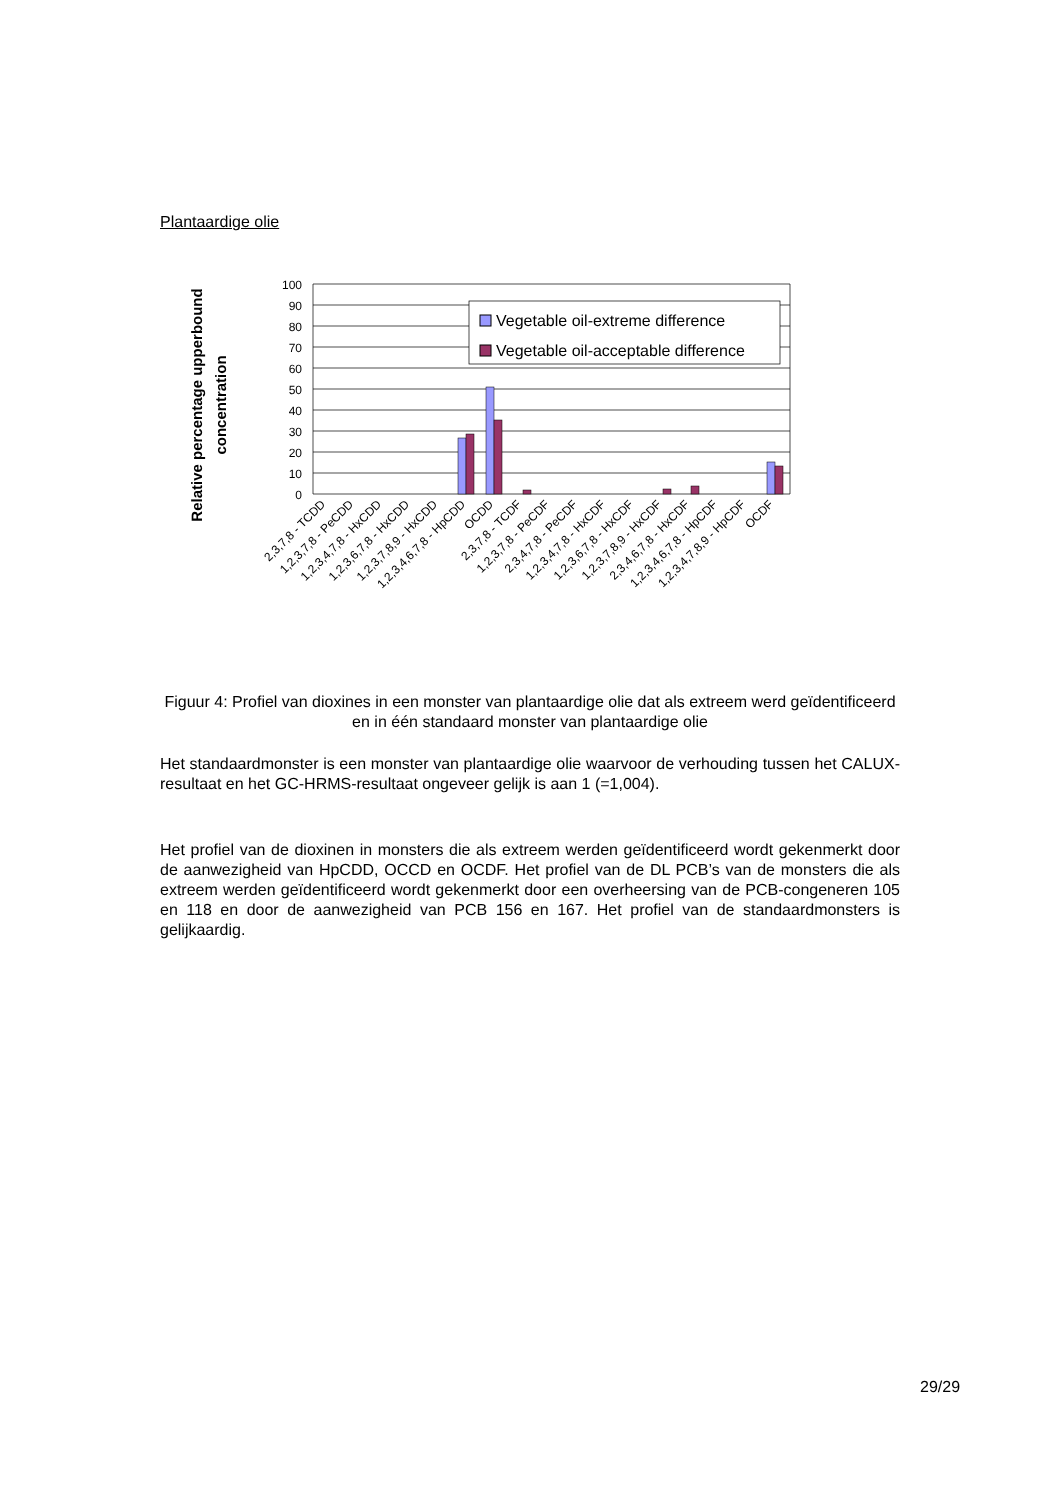Plantaardige olie
Relative percentage upperbound
concentration
100
90
80
70
60
50
40
30
20
10
0
Vegetable oil-extreme difference
Vegetable oil-acceptable difference
2,3,7,8 - TCDD
1,2,3,7,8 - PeCDD
1,2,3,4,7,8 - HxCDD
1,2,3,6,7,8 - HxCDD
1,2,3,7,8,9 - HxCDD
1,2,3,4,6,7,8 - HpCDD
OCDD
2,3,7,8 - TCDF
1,2,3,7,8 - PeCDF
2,3,4,7,8 - PeCDF
1,2,3,4,7,8 - HxCDF
1,2,3,6,7,8 - HxCDF
1,2,3,7,8,9 - HxCDF
2,3,4,6,7,8 - HxCDF
1,2,3,4,6,7,8 - HpCDF
1,2,3,4,7,8,9 - HpCDF
OCDF
Figuur 4: Profiel van dioxines in een monster van plantaardige olie dat als extreem werd geïdentificeerd en in één standaard monster van plantaardige olie
Het standaardmonster is een monster van plantaardige olie waarvoor de verhouding tussen het CALUX-resultaat en het GC-HRMS-resultaat ongeveer gelijk is aan 1 (=1,004).
Het profiel van de dioxinen in monsters die als extreem werden geïdentificeerd wordt gekenmerkt door de aanwezigheid van HpCDD, OCCD en OCDF. Het profiel van de DL PCB’s van de monsters die als extreem werden geïdentificeerd wordt gekenmerkt door een overheersing van de PCB-congeneren 105 en 118 en door de aanwezigheid van PCB 156 en 167. Het profiel van de standaardmonsters is gelijkaardig.
29/29